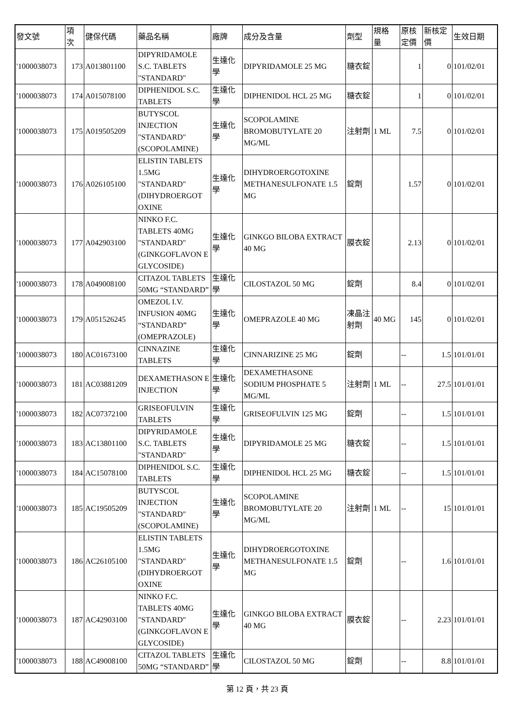| 發文號 | 項 次 | 健保代碼 | 藥品名稱 | 廠牌 | 成分及含量 | 劑型 | 規格 量 | 原核 定價 | 新核定 價 | 生效日期 |
| --- | --- | --- | --- | --- | --- | --- | --- | --- | --- | --- |
| '1000038073 | 173 | A013801100 | DIPYRIDAMOLE S.C. TABLETS "STANDARD" | 生達化學 | DIPYRIDAMOLE 25 MG | 糖衣錠 | | 1 | 0 | 101/02/01 |
| '1000038073 | 174 | A015078100 | DIPHENIDOL S.C. TABLETS | 生達化學 | DIPHENIDOL HCL 25 MG | 糖衣錠 | | 1 | 0 | 101/02/01 |
| '1000038073 | 175 | A019505209 | BUTYSCOL INJECTION "STANDARD" (SCOPOLAMINE) | 生達化學 | SCOPOLAMINE BROMOBUTYLATE 20 MG/ML | 注射劑 | 1 ML | 7.5 | 0 | 101/02/01 |
| '1000038073 | 176 | A026105100 | ELISTIN TABLETS 1.5MG "STANDARD" (DIHYDROERGOT OXINE | 生達化學 | DIHYDROERGOTOXINE METHANESULFONATE 1.5 MG | 錠劑 | | 1.57 | 0 | 101/02/01 |
| '1000038073 | 177 | A042903100 | NINKO F.C. TABLETS 40MG "STANDARD" (GINKGOFLAVON E GLYCOSIDE) | 生達化學 | GINKGO BILOBA EXTRACT 40 MG | 膜衣錠 | | 2.13 | 0 | 101/02/01 |
| '1000038073 | 178 | A049008100 | CITAZOL TABLETS 50MG “STANDARD” | 生達化學 | CILOSTAZOL 50 MG | 錠劑 | | 8.4 | 0 | 101/02/01 |
| '1000038073 | 179 | A051526245 | OMEZOL I.V. INFUSION 40MG “STANDARD” (OMEPRAZOLE) | 生達化學 | OMEPRAZOLE 40 MG | 凍晶注射劑 | 40 MG | 145 | 0 | 101/02/01 |
| '1000038073 | 180 | AC01673100 | CINNAZINE TABLETS | 生達化學 | CINNARIZINE 25 MG | 錠劑 | | -- | 1.5 | 101/01/01 |
| '1000038073 | 181 | AC03881209 | DEXAMETHASON E INJECTION | 生達化學 | DEXAMETHASONE SODIUM PHOSPHATE 5 MG/ML | 注射劑 | 1 ML | -- | 27.5 | 101/01/01 |
| '1000038073 | 182 | AC07372100 | GRISEOFULVIN TABLETS | 生達化學 | GRISEOFULVIN 125 MG | 錠劑 | | -- | 1.5 | 101/01/01 |
| '1000038073 | 183 | AC13801100 | DIPYRIDAMOLE S.C. TABLETS "STANDARD" | 生達化學 | DIPYRIDAMOLE 25 MG | 糖衣錠 | | -- | 1.5 | 101/01/01 |
| '1000038073 | 184 | AC15078100 | DIPHENIDOL S.C. TABLETS | 生達化學 | DIPHENIDOL HCL 25 MG | 糖衣錠 | | -- | 1.5 | 101/01/01 |
| '1000038073 | 185 | AC19505209 | BUTYSCOL INJECTION "STANDARD" (SCOPOLAMINE) | 生達化學 | SCOPOLAMINE BROMOBUTYLATE 20 MG/ML | 注射劑 | 1 ML | -- | 15 | 101/01/01 |
| '1000038073 | 186 | AC26105100 | ELISTIN TABLETS 1.5MG "STANDARD" (DIHYDROERGOT OXINE | 生達化學 | DIHYDROERGOTOXINE METHANESULFONATE 1.5 MG | 錠劑 | | -- | 1.6 | 101/01/01 |
| '1000038073 | 187 | AC42903100 | NINKO F.C. TABLETS 40MG "STANDARD" (GINKGOFLAVON E GLYCOSIDE) | 生達化學 | GINKGO BILOBA EXTRACT 40 MG | 膜衣錠 | | -- | 2.23 | 101/01/01 |
| '1000038073 | 188 | AC49008100 | CITAZOL TABLETS 50MG “STANDARD” | 生達化學 | CILOSTAZOL 50 MG | 錠劑 | | -- | 8.8 | 101/01/01 |
第 12 頁，共 23 頁